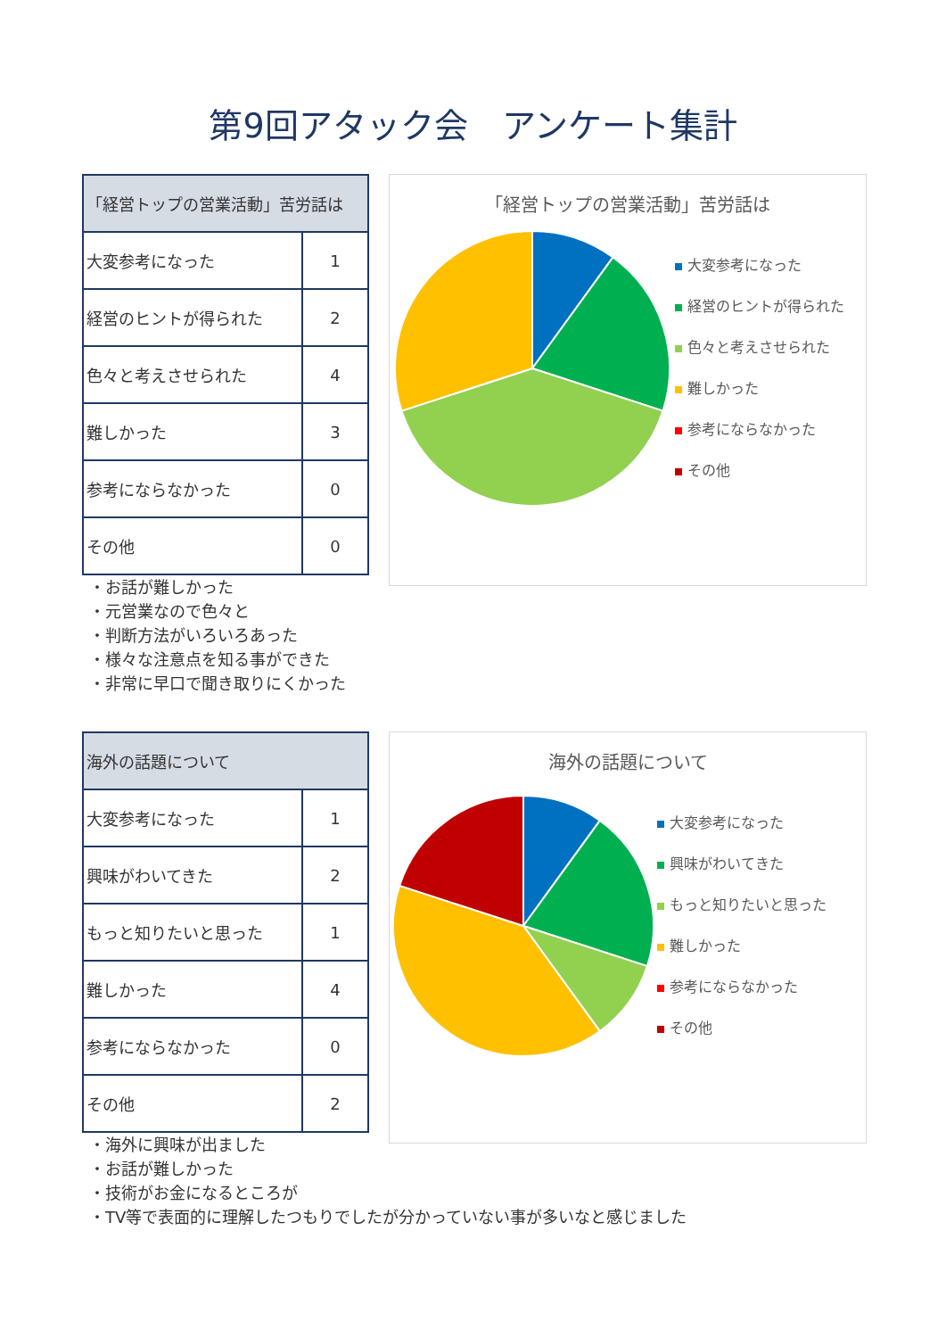第9回アタック会　アンケート集計
| 「経営トップの営業活動」苦労話は | |
| --- | --- |
| 大変参考になった | 1 |
| 経営のヒントが得られた | 2 |
| 色々と考えさせられた | 4 |
| 難しかった | 3 |
| 参考にならなかった | 0 |
| その他 | 0 |
・お話が難しかった
・元営業なので色々と
・判断方法がいろいろあった
・様々な注意点を知る事ができた
・非常に早口で聞き取りにくかった
「経営トップの営業活動」苦労話は
大変参考になった
経営のヒントが得られた
色々と考えさせられた
難しかった
参考にならなかった
その他
| 海外の話題について | |
| --- | --- |
| 大変参考になった | 1 |
| 興味がわいてきた | 2 |
| もっと知りたいと思った | 1 |
| 難しかった | 4 |
| 参考にならなかった | 0 |
| その他 | 2 |
・海外に興味が出ました
・お話が難しかった
・技術がお金になるところが
・TV等で表面的に理解したつもりでしたが分かっていない事が多いなと感じました
海外の話題について
大変参考になった
興味がわいてきた
もっと知りたいと思った
難しかった
参考にならなかった
その他